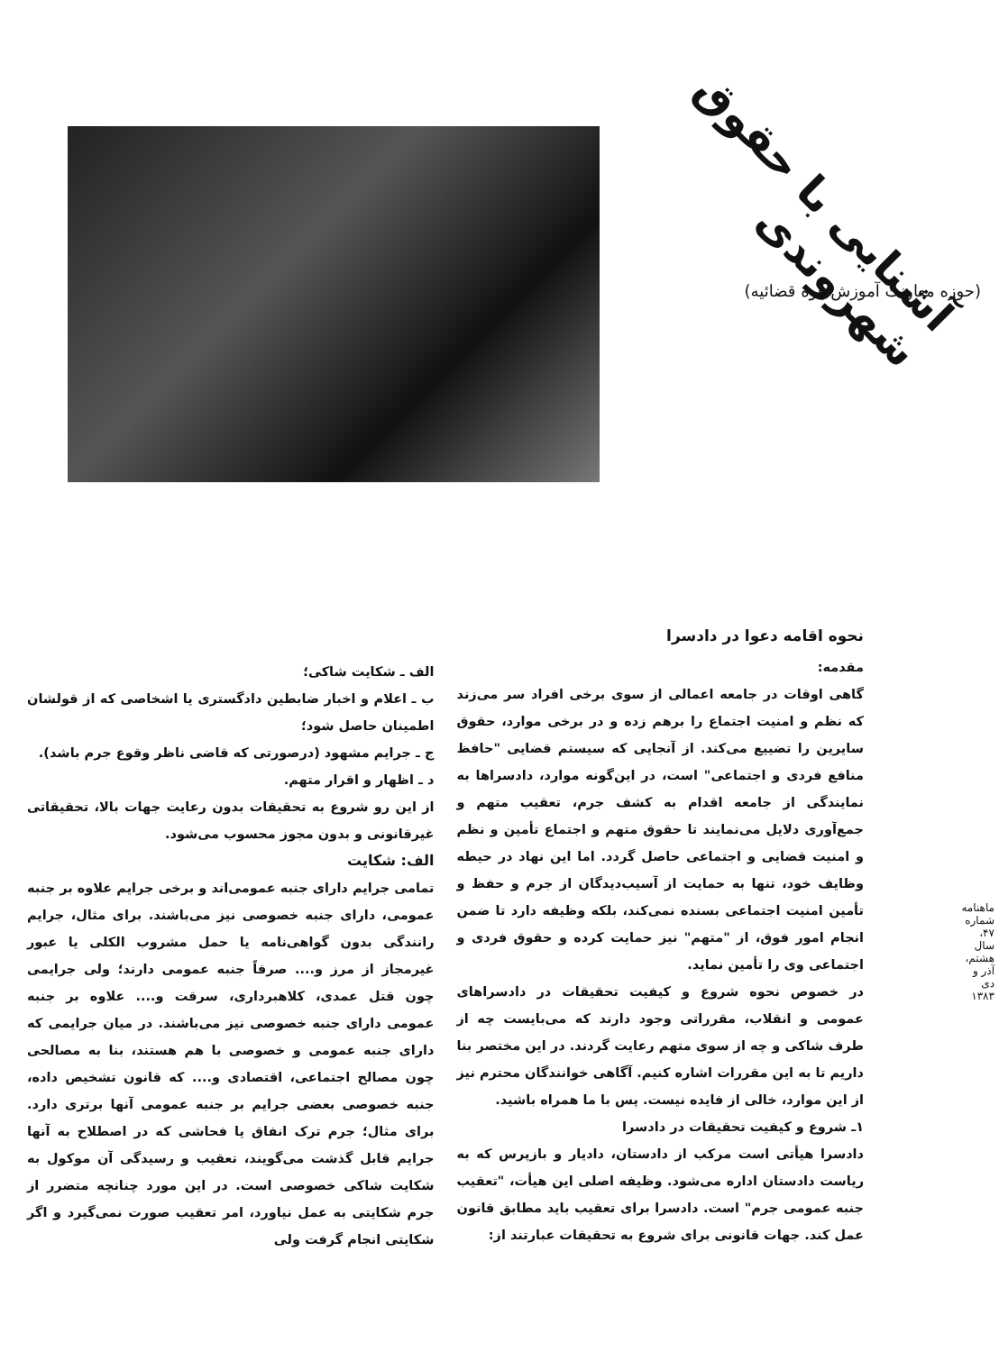آشنایی با حقوق شهروندی
(حوزه معاونت آموزش قوه قضائیه)
نحوه اقامه دعوا در دادسرا
مقدمه:
گاهی اوقات در جامعه اعمالی از سوی برخی افراد سر می‌زند که نظم و امنیت اجتماع را برهم زده و در برخی موارد، حقوق سایرین را تضییع می‌کند. از آنجایی که سیستم قضایی "حافظ منافع فردی و اجتماعی" است، در این‌گونه موارد، دادسراها به نمایندگی از جامعه اقدام به کشف جرم، تعقیب متهم و جمع‌آوری دلایل می‌نمایند تا حقوق متهم و اجتماع تأمین و نظم و امنیت قضایی و اجتماعی حاصل گردد. اما این نهاد در حیطه وظایف خود، تنها به حمایت از آسیب‌دیدگان از جرم و حفظ و تأمین امنیت اجتماعی بسنده نمی‌کند، بلکه وظیفه دارد تا ضمن انجام امور فوق، از "متهم" نیز حمایت کرده و حقوق فردی و اجتماعی وی را تأمین نماید.
در خصوص نحوه شروع و کیفیت تحقیقات در دادسراهای عمومی و انقلاب، مقرراتی وجود دارند که می‌بایست چه از طرف شاکی و چه از سوی متهم رعایت گردند. در این مختصر بنا داریم تا به این مقررات اشاره کنیم. آگاهی خوانندگان محترم نیز از این موارد، خالی از فایده نیست. پس با ما همراه باشید.
۱ـ شروع و کیفیت تحقیقات در دادسرا
دادسرا هیأتی است مرکب از دادستان، دادیار و بازپرس که به ریاست دادستان اداره می‌شود. وظیفه اصلی این هیأت، "تعقیب جنبه عمومی جرم" است. دادسرا برای تعقیب باید مطابق قانون عمل کند. جهات قانونی برای شروع به تحقیقات عبارتند از:
الف ـ شکایت شاکی؛
ب ـ اعلام و اخبار ضابطین دادگستری یا اشخاصی که از قولشان اطمینان حاصل شود؛
ج ـ جرایم مشهود (درصورتی که قاضی ناظر وقوع جرم باشد).
د ـ اظهار و اقرار متهم.
از این رو شروع به تحقیقات بدون رعایت جهات بالا، تحقیقاتی غیرقانونی و بدون مجوز محسوب می‌شود.
الف: شکایت
تمامی جرایم دارای جنبه عمومی‌اند و برخی جرایم علاوه بر جنبه عمومی، دارای جنبه خصوصی نیز می‌باشند. برای مثال، جرایم رانندگی بدون گواهی‌نامه یا حمل مشروب الکلی یا عبور غیرمجاز از مرز و.... صرفاً جنبه عمومی دارند؛ ولی جرایمی چون قتل عمدی، کلاهبرداری، سرقت و.... علاوه بر جنبه عمومی دارای جنبه خصوصی نیز می‌باشند. در میان جرایمی که دارای جنبه عمومی و خصوصی با هم هستند، بنا به مصالحی چون مصالح اجتماعی، اقتصادی و.... که قانون تشخیص داده، جنبه خصوصی بعضی جرایم بر جنبه عمومی آنها برتری دارد. برای مثال؛ جرم ترک انفاق یا فحاشی که در اصطلاح به آنها جرایم قابل گذشت می‌گویند، تعقیب و رسیدگی آن موکول به شکایت شاکی خصوصی است. در این مورد چنانچه متضرر از جرم شکایتی به عمل نیاورد، امر تعقیب صورت نمی‌گیرد و اگر شکایتی انجام گرفت ولی
ماهنامه شماره ۴۷، سال هشتم، آذر و دی ۱۳۸۳